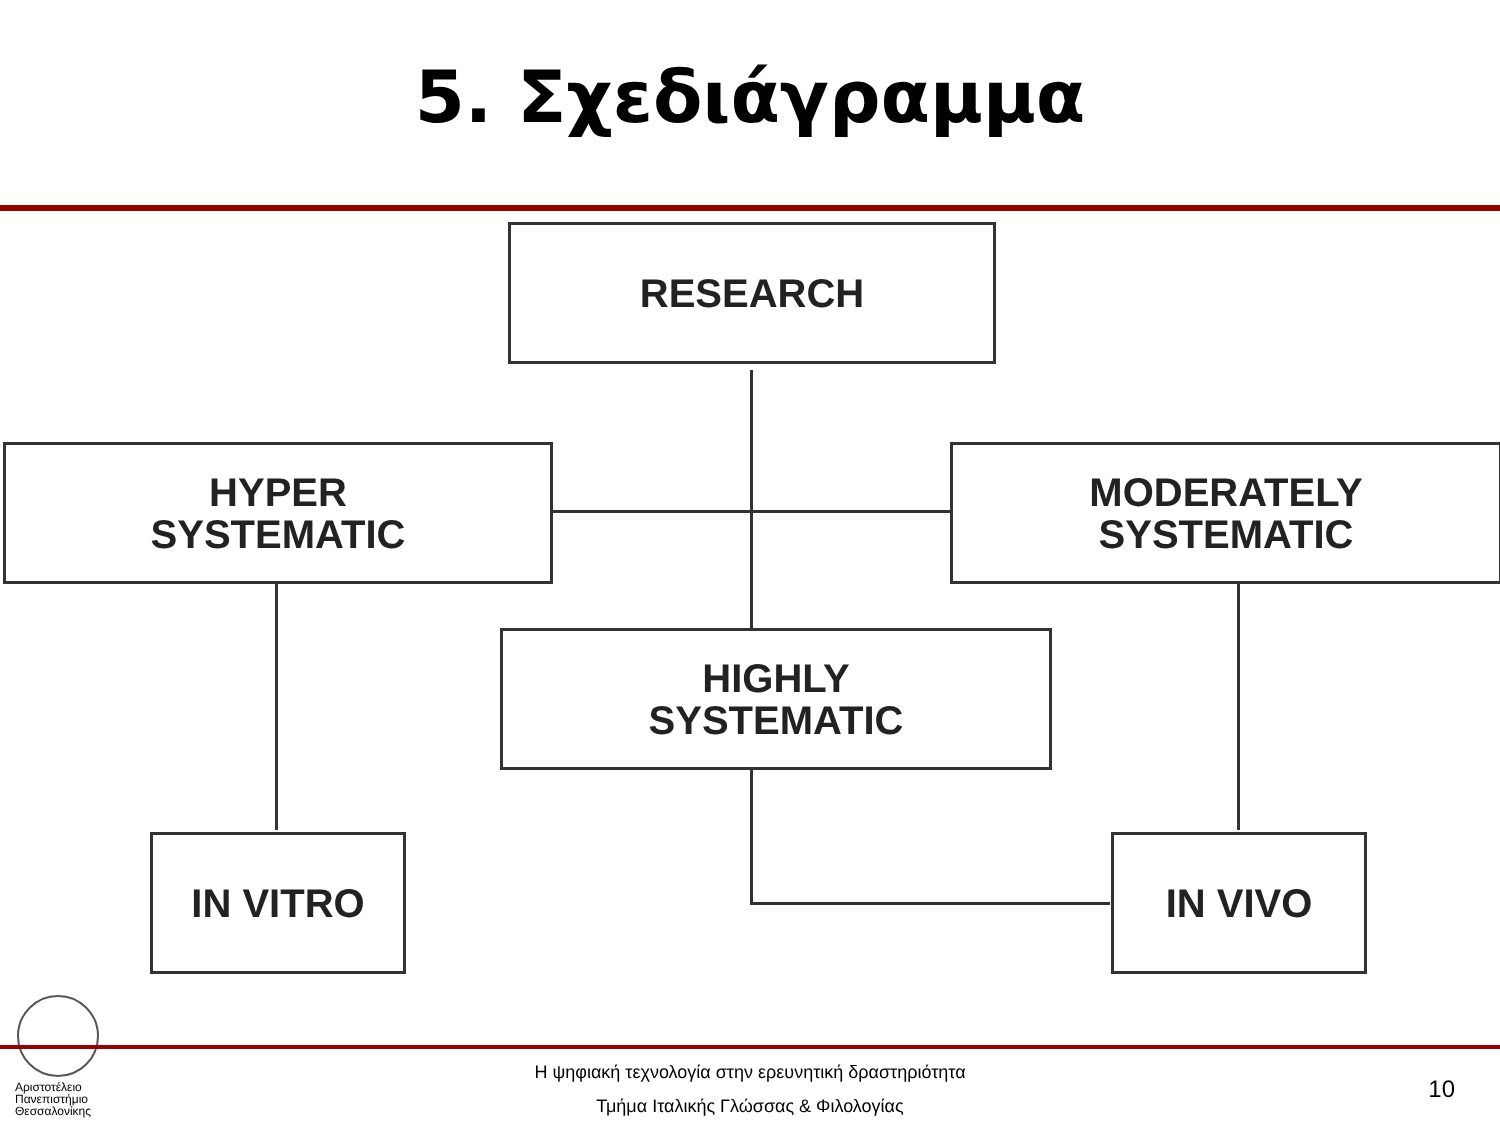5. Σχεδιάγραμμα
RESEARCH
HYPER
SYSTEMATIC
MODERATELY
SYSTEMATIC
HIGHLY
SYSTEMATIC
IN VITRO IN VIVO
Αριστοτέλειο
Πανεπιστήμιο
Θεσσαλονίκης
Η ψηφιακή τεχνολογία στην ερευνητική δραστηριότητα
Τμήμα Ιταλικής Γλώσσας & Φιλολογίας
10